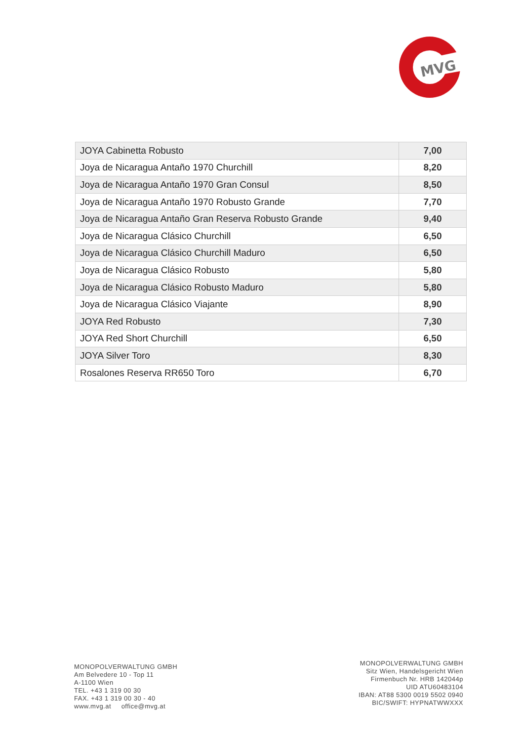MVG
| JOYA Cabinetta Robusto | 7,00 |
| Joya de Nicaragua Antaño 1970 Churchill | 8,20 |
| Joya de Nicaragua Antaño 1970 Gran Consul | 8,50 |
| Joya de Nicaragua Antaño 1970 Robusto Grande | 7,70 |
| Joya de Nicaragua Antaño Gran Reserva Robusto Grande | 9,40 |
| Joya de Nicaragua Clásico Churchill | 6,50 |
| Joya de Nicaragua Clásico Churchill Maduro | 6,50 |
| Joya de Nicaragua Clásico Robusto | 5,80 |
| Joya de Nicaragua Clásico Robusto Maduro | 5,80 |
| Joya de Nicaragua Clásico Viajante | 8,90 |
| JOYA Red Robusto | 7,30 |
| JOYA Red Short Churchill | 6,50 |
| JOYA Silver Toro | 8,30 |
| Rosalones Reserva RR650 Toro | 6,70 |
MONOPOLVERWALTUNG GMBH
Am Belvedere 10 - Top 11
A-1100 Wien
TEL. +43 1 319 00 30
FAX. +43 1 319 00 30 - 40
www.mvg.at office@mvg.at
MONOPOLVERWALTUNG GMBH
Sitz Wien, Handelsgericht Wien
Firmenbuch Nr. HRB 142044p
UID ATU60483104
IBAN: AT88 5300 0019 5502 0940
BIC/SWIFT: HYPNATWWXXX